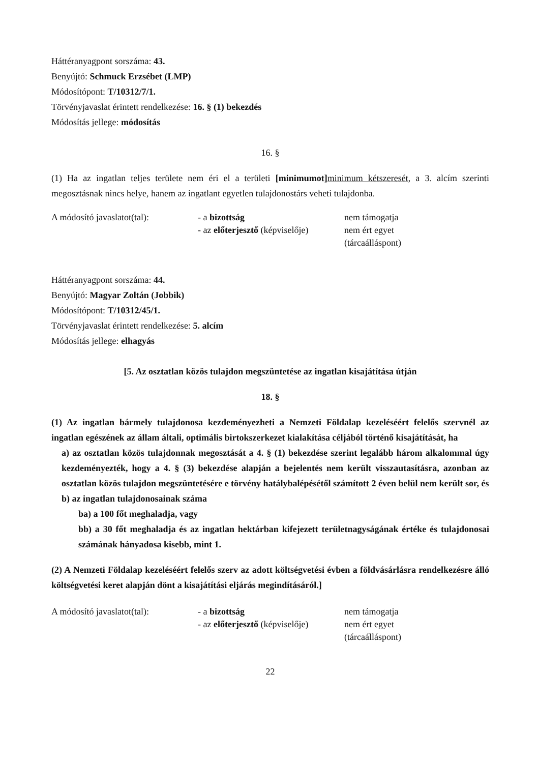Háttéranyagpont sorszáma: 43.
Benyújtó: Schmuck Erzsébet (LMP)
Módosítópont: T/10312/7/1.
Törvényjavaslat érintett rendelkezése: 16. § (1) bekezdés
Módosítás jellege: módosítás
16. §
(1) Ha az ingatlan teljes területe nem éri el a területi [minimumot] minimum kétszeresét, a 3. alcím szerinti megosztásnak nincs helye, hanem az ingatlant egyetlen tulajdonostárs veheti tulajdonba.
| A módosító javaslatot(tal): | - a bizottság | nem támogatja |
| | - az előterjesztő (képviselője) | nem ért egyet (tárcaálláspont) |
Háttéranyagpont sorszáma: 44.
Benyújtó: Magyar Zoltán (Jobbik)
Módosítópont: T/10312/45/1.
Törvényjavaslat érintett rendelkezése: 5. alcím
Módosítás jellege: elhagyás
[5. Az osztatlan közös tulajdon megszüntetése az ingatlan kisajátítása útján
18. §
(1) Az ingatlan bármely tulajdonosa kezdeményezheti a Nemzeti Földalap kezeléséért felelős szervnél az ingatlan egészének az állam általi, optimális birtokszerkezet kialakítása céljából történő kisajátítását, ha
a) az osztatlan közös tulajdonnak megosztását a 4. § (1) bekezdése szerint legalább három alkalommal úgy kezdeményezték, hogy a 4. § (3) bekezdése alapján a bejelentés nem került visszautasításra, azonban az osztatlan közös tulajdon megszüntetésére e törvény hatálybalépésétől számított 2 éven belül nem került sor, és
b) az ingatlan tulajdonosainak száma
ba) a 100 főt meghaladja, vagy
bb) a 30 főt meghaladja és az ingatlan hektárban kifejezett területnagyságának értéke és tulajdonosai számának hányadosa kisebb, mint 1.
(2) A Nemzeti Földalap kezeléséért felelős szerv az adott költségvetési évben a földvásárlásra rendelkezésre álló költségvetési keret alapján dönt a kisajátítási eljárás megindításáról.]
| A módosító javaslatot(tal): | - a bizottság | nem támogatja |
| | - az előterjesztő (képviselője) | nem ért egyet (tárcaálláspont) |
22